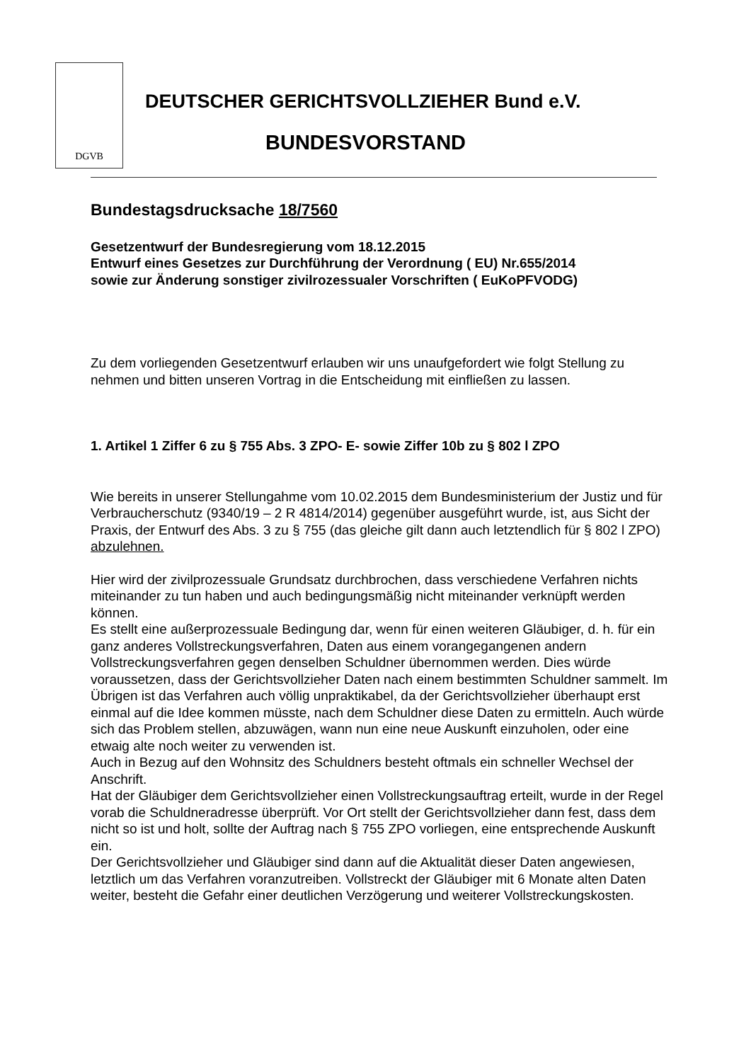DGVB
DEUTSCHER GERICHTSVOLLZIEHER Bund e.V.
BUNDESVORSTAND
Bundestagsdrucksache 18/7560
Gesetzentwurf der Bundesregierung vom 18.12.2015
Entwurf eines Gesetzes zur Durchführung der Verordnung ( EU) Nr.655/2014
sowie zur Änderung sonstiger zivilrozessualer Vorschriften ( EuKoPFVODG)
Zu dem vorliegenden Gesetzentwurf erlauben wir uns unaufgefordert wie folgt Stellung zu nehmen und bitten unseren Vortrag in die Entscheidung mit einfließen zu lassen.
1. Artikel 1 Ziffer 6 zu § 755 Abs. 3 ZPO- E- sowie Ziffer 10b zu § 802 l ZPO
Wie bereits in unserer Stellungahme vom 10.02.2015 dem Bundesministerium der Justiz und für Verbraucherschutz (9340/19 – 2 R 4814/2014) gegenüber ausgeführt wurde, ist, aus Sicht der Praxis, der Entwurf des Abs. 3 zu § 755 (das gleiche gilt dann auch letztendlich für § 802 l ZPO) abzulehnen.
Hier wird der zivilprozessuale Grundsatz durchbrochen, dass verschiedene Verfahren nichts miteinander zu tun haben und auch bedingungsmäßig nicht miteinander verknüpft werden können.
Es stellt eine außerprozessuale Bedingung dar, wenn für einen weiteren Gläubiger, d. h. für ein ganz anderes Vollstreckungsverfahren, Daten aus einem vorangegangenen andern Vollstreckungsverfahren gegen denselben Schuldner übernommen werden. Dies würde voraussetzen, dass der Gerichtsvollzieher Daten nach einem bestimmten Schuldner sammelt. Im Übrigen ist das Verfahren auch völlig unpraktikabel, da der Gerichtsvollzieher überhaupt erst einmal auf die Idee kommen müsste, nach dem Schuldner diese Daten zu ermitteln. Auch würde sich das Problem stellen, abzuwägen, wann nun eine neue Auskunft einzuholen, oder eine etwaig alte noch weiter zu verwenden ist.
Auch in Bezug auf den Wohnsitz des Schuldners besteht oftmals ein schneller Wechsel der Anschrift.
Hat der Gläubiger dem Gerichtsvollzieher einen Vollstreckungsauftrag erteilt, wurde in der Regel vorab die Schuldneradresse überprüft. Vor Ort stellt der Gerichtsvollzieher dann fest, dass dem nicht so ist und holt, sollte der Auftrag nach § 755 ZPO vorliegen, eine entsprechende Auskunft ein.
Der Gerichtsvollzieher und Gläubiger sind dann auf die Aktualität dieser Daten angewiesen, letztlich um das Verfahren voranzutreiben. Vollstreckt der Gläubiger mit 6 Monate alten Daten weiter, besteht die Gefahr einer deutlichen Verzögerung und weiterer Vollstreckungskosten.